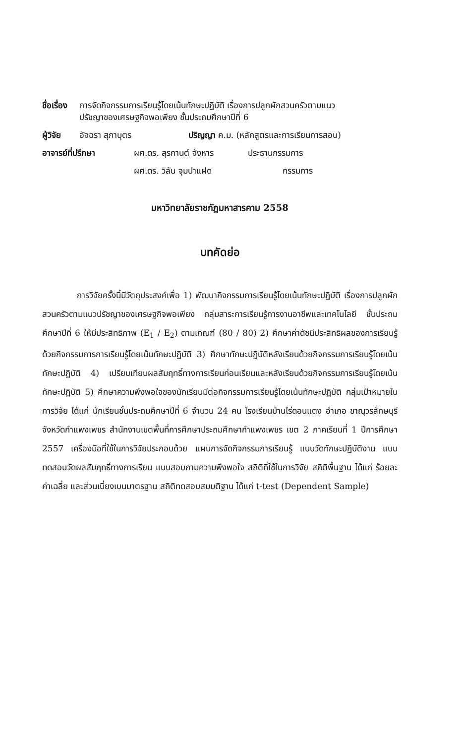ชื่อเรื่อง การจัดกิจกรรมการเรียนรู้โดยเน้นทักษะปฏิบัติ เรื่องการปลูกผักสวนครัวตามแนว
ปรัชญาของเศรษฐกิจพอเพียง ชั้นประถมศึกษาปีที่ 6
ผู้วิจัย อัจฉรา สุภาบุตร ปริญญา ค.ม. (หลักสูตรและการเรียนการสอน)
อาจารย์ที่ปรึกษา ผศ.ดร. สุรกานต์ จังหาร ประธานกรรมการ
ผศ.ดร. วิลัน จุมปาแฝด กรรมการ
มหาวิทยาลัยราชภัฏมหาสารคาม 2558
บทคัดย่อ
การวิจัยครั้งนี้มีวัตถุประสงค์เพื่อ 1) พัฒนากิจกรรมการเรียนรู้โดยเน้นทักษะปฏิบัติ เรื่องการปลูกผักสวนครัวตามแนวปรัชญาของเศรษฐกิจพอเพียง กลุ่มสาระการเรียนรู้การงานอาชีพและเทคโนโลยี ชั้นประถมศึกษาปีที่ 6 ให้มีประสิทธิภาพ (E<sub>1</sub> / E<sub>2</sub>) ตามเกณฑ์ (80 / 80) 2) ศึกษาค่าดัชนีประสิทธิผลของการเรียนรู้ด้วยกิจกรรมการการเรียนรู้โดยเน้นทักษะปฏิบัติ 3) ศึกษาทักษะปฏิบัติหลังเรียนด้วยกิจกรรมการเรียนรู้โดยเน้นทักษะปฏิบัติ 4) เปรียบเทียบผลสัมฤทธิ์ทางการเรียนก่อนเรียนและหลังเรียนด้วยกิจกรรมการเรียนรู้โดยเน้นทักษะปฏิบัติ 5) ศึกษาความพึงพอใจของนักเรียนมีต่อกิจกรรมการเรียนรู้โดยเน้นทักษะปฏิบัติ กลุ่มเป้าหมายในการวิจัย ได้แก่ นักเรียนชั้นประถมศึกษาปีที่ 6 จำนวน 24 คน โรงเรียนบ้านไร่ดอนแตง อำเภอ ขาณุวรลักษบุรี จังหวัดกำแพงเพชร สำนักงานเขตพื้นที่การศึกษาประถมศึกษากำแพงเพชร เขต 2 ภาคเรียนที่ 1 ปีการศึกษา 2557 เครื่องมือที่ใช้ในการวิจัยประกอบด้วย แผนการจัดกิจกรรมการเรียนรู้ แบบวัดทักษะปฏิบัติงาน แบบทดสอบวัดผลสัมฤทธิ์ทางการเรียน แบบสอบถามความพึงพอใจ สถิติที่ใช้ในการวิจัย สถิติพื้นฐาน ได้แก่ ร้อยละ ค่าเฉลี่ย และส่วนเบี่ยงเบนมาตรฐาน สถิติทดสอบสมมติฐาน ได้แก่ t-test (Dependent Sample)